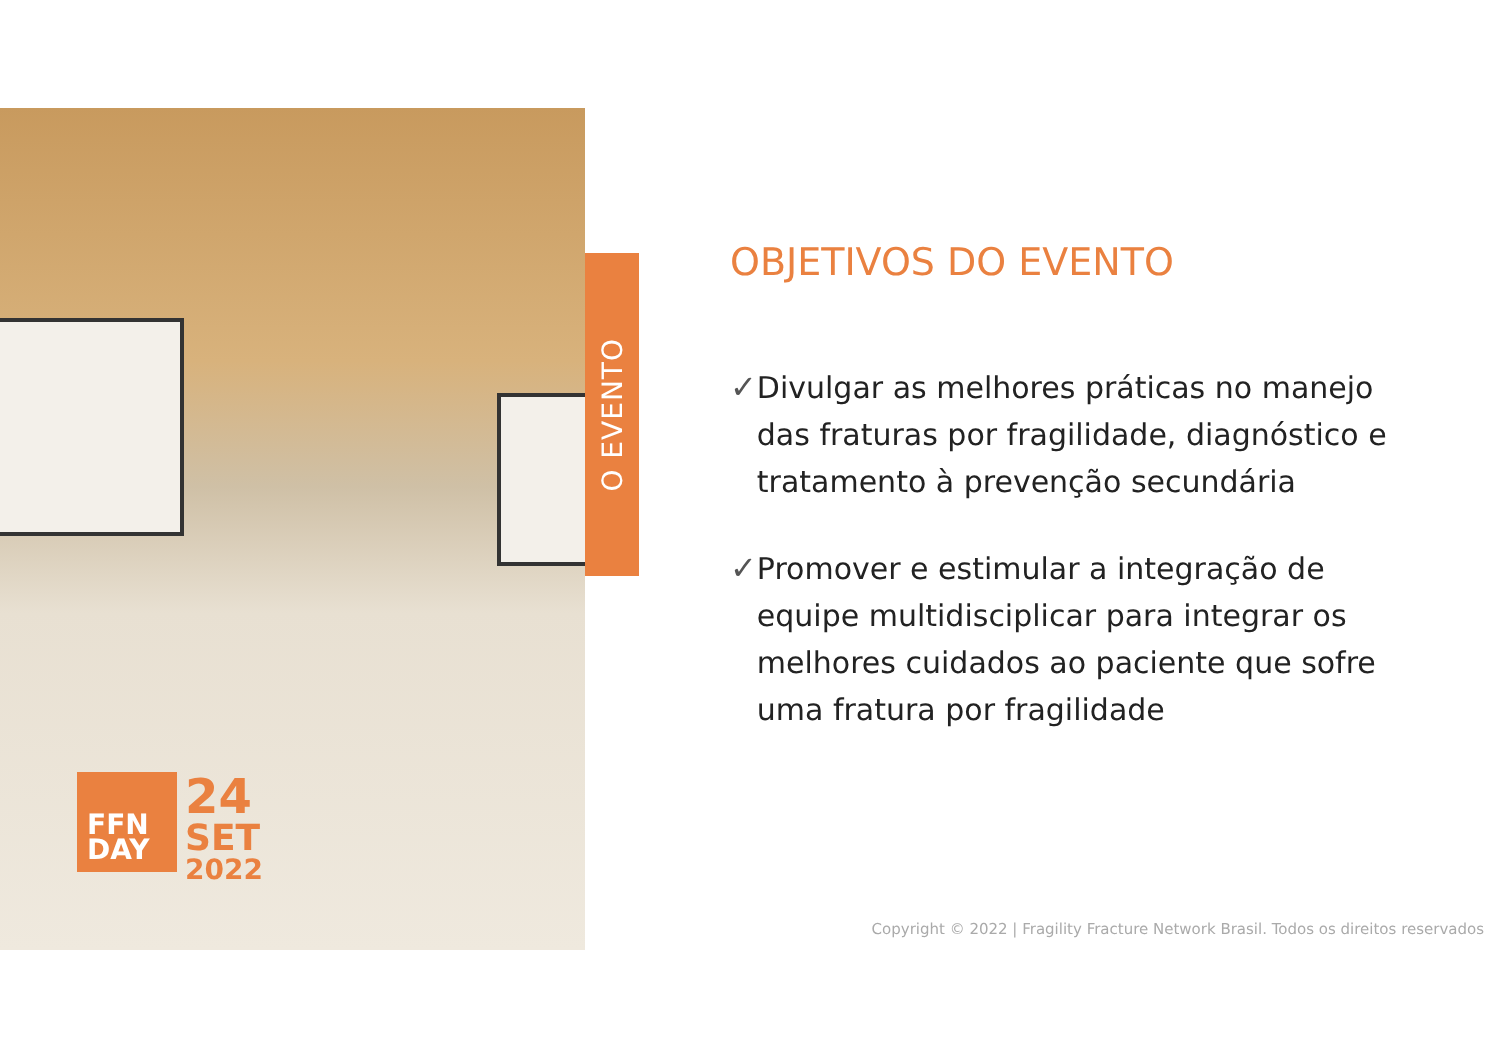O EVENTO
FFN
DAY
24
SET
2022
OBJETIVOS DO EVENTO
✓ Divulgar as melhores práticas no manejo das fraturas por fragilidade, diagnóstico e tratamento à prevenção secundária
✓ Promover e estimular a integração de equipe multidisciplicar para integrar os melhores cuidados ao paciente que sofre uma fratura por fragilidade
Copyright © 2022 | Fragility Fracture Network Brasil. Todos os direitos reservados